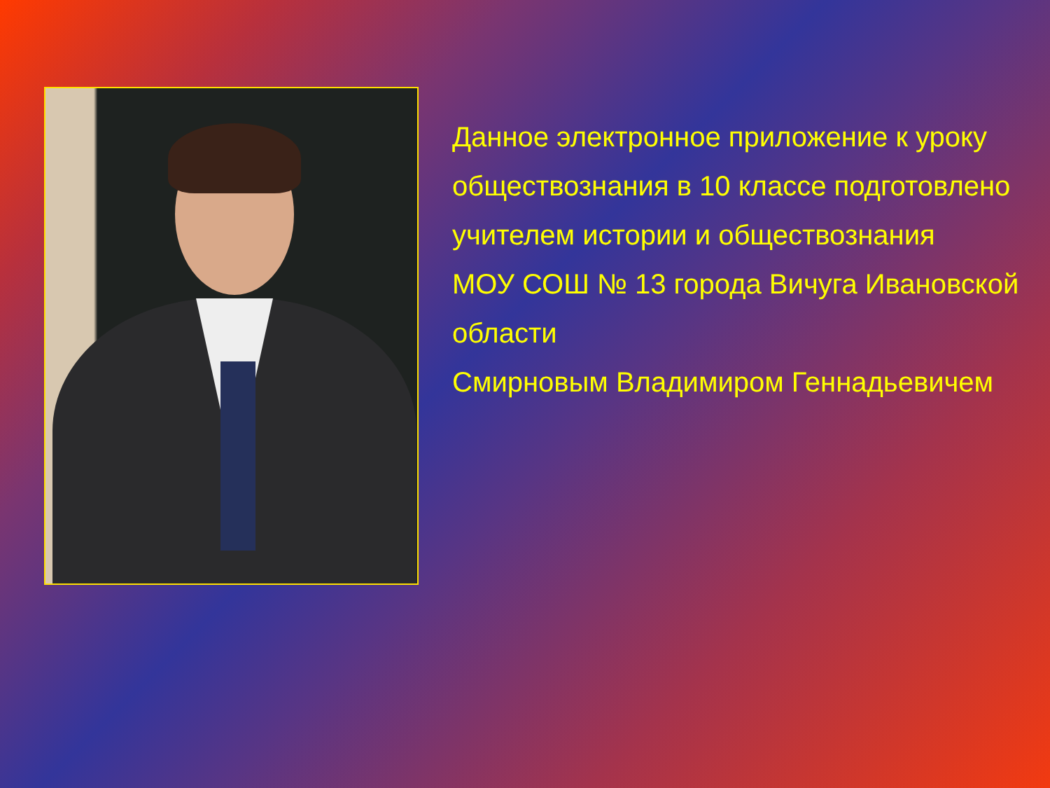Данное электронное приложение к уроку обществознания в 10 классе подготовлено учителем истории и обществознания
МОУ СОШ № 13 города Вичуга Ивановской области
Смирновым Владимиром Геннадьевичем